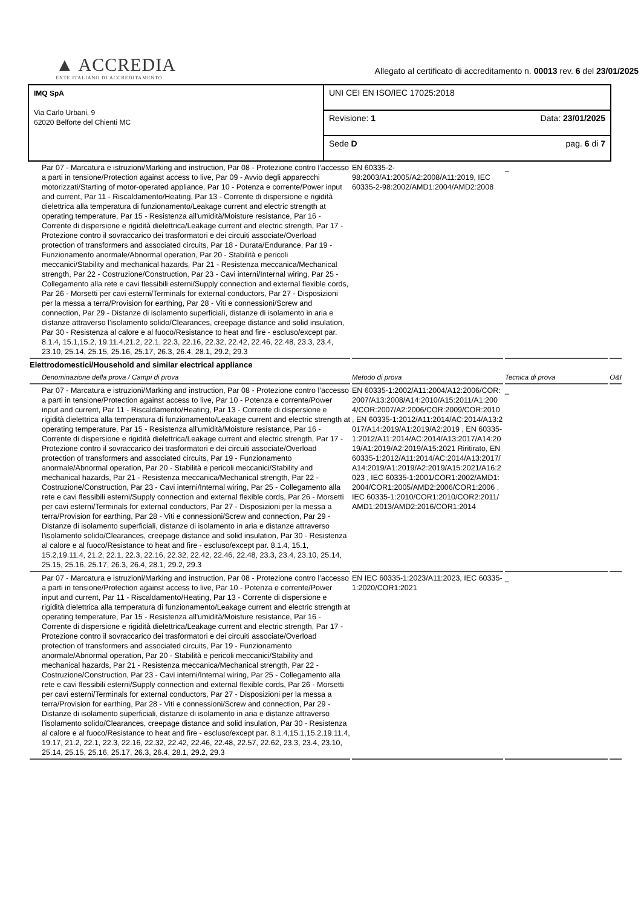▲ ACCREDIA
ENTE ITALIANO DI ACCREDITAMENTO
Allegato al certificato di accreditamento n. 00013 rev. 6 del 23/01/2025
| IMQ SpA Via Carlo Urbani, 9 62020 Belforte del Chienti MC | UNI CEI EN ISO/IEC 17025:2018 |
| | Revisione: 1 Data: 23/01/2025 |
| | Sede D pag. 6 di 7 |
| Par 07 - Marcatura e istruzioni/Marking and instruction, Par 08 - Protezione contro l’accesso a parti in tensione/Protection against access to live, Par 09 - Avvio degli apparecchi motorizzati/Starting of motor-operated appliance, Par 10 - Potenza e corrente/Power input and current, Par 11 - Riscaldamento/Heating, Par 13 - Corrente di dispersione e rigidità dielettrica alla temperatura di funzionamento/Leakage current and electric strength at operating temperature, Par 15 - Resistenza all'umidità/Moisture resistance, Par 16 - Corrente di dispersione e rigidità dielettrica/Leakage current and electric strength, Par 17 - Protezione contro il sovraccarico dei trasformatori e dei circuiti associate/Overload protection of transformers and associated circuits, Par 18 - Durata/Endurance, Par 19 - Funzionamento anormale/Abnormal operation, Par 20 - Stabilità e pericoli meccanici/Stability and mechanical hazards, Par 21 - Resistenza meccanica/Mechanical strength, Par 22 - Costruzione/Construction, Par 23 - Cavi interni/Internal wiring, Par 25 - Collegamento alla rete e cavi flessibili esterni/Supply connection and external flexible cords, Par 26 - Morsetti per cavi esterni/Terminals for external conductors, Par 27 - Disposizioni per la messa a terra/Provision for earthing, Par 28 - Viti e connessioni/Screw and connection, Par 29 - Distanze di isolamento superficiali, distanze di isolamento in aria e distanze attraverso l’isolamento solido/Clearances, creepage distance and solid insulation, Par 30 - Resistenza al calore e al fuoco/Resistance to heat and fire - escluso/except par. 8.1.4, 15.1,15.2, 19.11.4,21.2, 22.1, 22.3, 22.16, 22.32, 22.42, 22.46, 22.48, 23.3, 23.4, 23.10, 25.14, 25.15, 25.16, 25.17, 26.3, 26.4, 28.1, 29.2, 29.3 | EN 60335-2-98:2003/A1:2005/A2:2008/A11:2019, IEC 60335-2-98:2002/AMD1:2004/AMD2:2008 | _ | |
| Elettrodomestici/Household and similar electrical appliance | | | |
| Denominazione della prova / Campi di prova | Metodo di prova | Tecnica di prova | O&I |
| Par 07 - Marcatura e istruzioni/Marking and instruction, Par 08 - Protezione contro l’accesso a parti in tensione/Protection against access to live, Par 10 - Potenza e corrente/Power input and current, Par 11 - Riscaldamento/Heating, Par 13 - Corrente di dispersione e rigidità dielettrica alla temperatura di funzionamento/Leakage current and electric strength at operating temperature, Par 15 - Resistenza all'umidità/Moisture resistance, Par 16 - Corrente di dispersione e rigidità dielettrica/Leakage current and electric strength, Par 17 - Protezione contro il sovraccarico dei trasformatori e dei circuiti associate/Overload protection of transformers and associated circuits, Par 19 - Funzionamento anormale/Abnormal operation, Par 20 - Stabilità e pericoli meccanici/Stability and mechanical hazards, Par 21 - Resistenza meccanica/Mechanical strength, Par 22 - Costruzione/Construction, Par 23 - Cavi interni/Internal wiring, Par 25 - Collegamento alla rete e cavi flessibili esterni/Supply connection and external flexible cords, Par 26 - Morsetti per cavi esterni/Terminals for external conductors, Par 27 - Disposizioni per la messa a terra/Provision for earthing, Par 28 - Viti e connessioni/Screw and connection, Par 29 - Distanze di isolamento superficiali, distanze di isolamento in aria e distanze attraverso l’isolamento solido/Clearances, creepage distance and solid insulation, Par 30 - Resistenza al calore e al fuoco/Resistance to heat and fire - escluso/except par. 8.1.4, 15.1, 15.2,19.11.4, 21.2, 22.1, 22.3, 22.16, 22.32, 22.42, 22.46, 22.48, 23.3, 23.4, 23.10, 25.14, 25.15, 25.16, 25.17, 26.3, 26.4, 28.1, 29.2, 29.3 | EN 60335-1:2002/A11:2004/A12:2006/COR:2007/A13:2008/A14:2010/A15:2011/A1:2004/COR:2007/A2:2006/COR:2009/COR:2010 , EN 60335-1:2012/A11:2014/AC:2014/A13:2017/A14:2019/A1:2019/A2:2019 , EN 60335-1:2012/A11:2014/AC:2014/A13:2017/A14:2019/A1:2019/A2:2019/A15:2021 Riritirato, EN 60335-1:2012/A11:2014/AC:2014/A13:2017/A14:2019/A1:2019/A2:2019/A15:2021/A16:2023 , IEC 60335-1:2001/COR1:2002/AMD1:2004/COR1:2005/AMD2:2006/COR1:2006 , IEC 60335-1:2010/COR1:2010/COR2:2011/AMD1:2013/AMD2:2016/COR1:2014 | _ | |
| Par 07 - Marcatura e istruzioni/Marking and instruction, Par 08 - Protezione contro l’accesso a parti in tensione/Protection against access to live, Par 10 - Potenza e corrente/Power input and current, Par 11 - Riscaldamento/Heating, Par 13 - Corrente di dispersione e rigidità dielettrica alla temperatura di funzionamento/Leakage current and electric strength at operating temperature, Par 15 - Resistenza all'umidità/Moisture resistance, Par 16 - Corrente di dispersione e rigidità dielettrica/Leakage current and electric strength, Par 17 - Protezione contro il sovraccarico dei trasformatori e dei circuiti associate/Overload protection of transformers and associated circuits, Par 19 - Funzionamento anormale/Abnormal operation, Par 20 - Stabilità e pericoli meccanici/Stability and mechanical hazards, Par 21 - Resistenza meccanica/Mechanical strength, Par 22 - Costruzione/Construction, Par 23 - Cavi interni/Internal wiring, Par 25 - Collegamento alla rete e cavi flessibili esterni/Supply connection and external flexible cords, Par 26 - Morsetti per cavi esterni/Terminals for external conductors, Par 27 - Disposizioni per la messa a terra/Provision for earthing, Par 28 - Viti e connessioni/Screw and connection, Par 29 - Distanze di isolamento superficiali, distanze di isolamento in aria e distanze attraverso l’isolamento solido/Clearances, creepage distance and solid insulation, Par 30 - Resistenza al calore e al fuoco/Resistance to heat and fire - escluso/except par. 8.1.4,15.1,15.2,19.11.4, 19.17, 21.2, 22.1, 22.3, 22.16, 22.32, 22.42, 22.46, 22.48, 22.57, 22.62, 23.3, 23.4, 23.10, 25.14, 25.15, 25.16, 25.17, 26.3, 26.4, 28.1, 29.2, 29.3 | EN IEC 60335-1:2023/A11:2023, IEC 60335-1:2020/COR1:2021 | _ | |